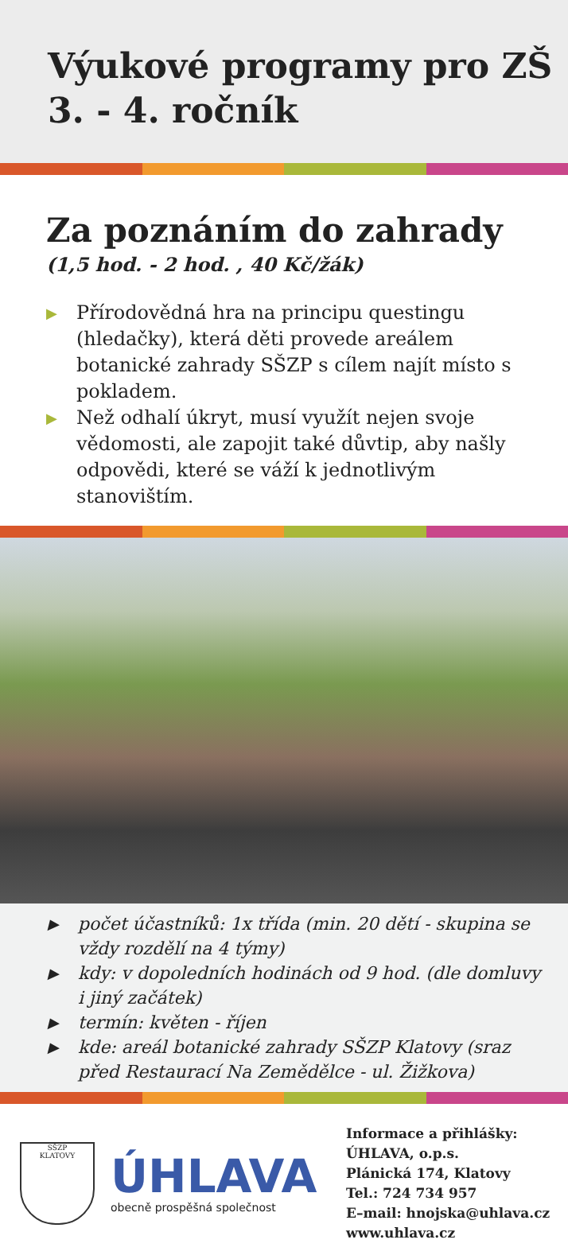Výukové programy pro ZŠ
3. - 4. ročník
Za poznáním do zahrady
(1,5 hod. - 2 hod. , 40 Kč/žák)
▶ Přírodovědná hra na principu questingu (hledačky), která děti provede areálem botanické zahrady SŠZP s cílem najít místo s pokladem.
▶ Než odhalí úkryt, musí využít nejen svoje vědomosti, ale zapojit také důvtip, aby našly odpovědi, které se váží k jednotlivým stanovištím.
▶ počet účastníků: 1x třída (min. 20 dětí - skupina se vždy rozdělí na 4 týmy)
▶ kdy: v dopoledních hodinách od 9 hod. (dle domluvy i jiný začátek)
▶ termín: květen - říjen
▶ kde: areál botanické zahrady SŠZP Klatovy (sraz před Restaurací Na Zemědělce - ul. Žižkova)
SŠZP
KLATOVY
ÚHLAVA
obecně prospěšná společnost
Informace a přihlášky:
ÚHLAVA, o.p.s.
Plánická 174, Klatovy
Tel.: 724 734 957
E–mail: hnojska@uhlava.cz
www.uhlava.cz